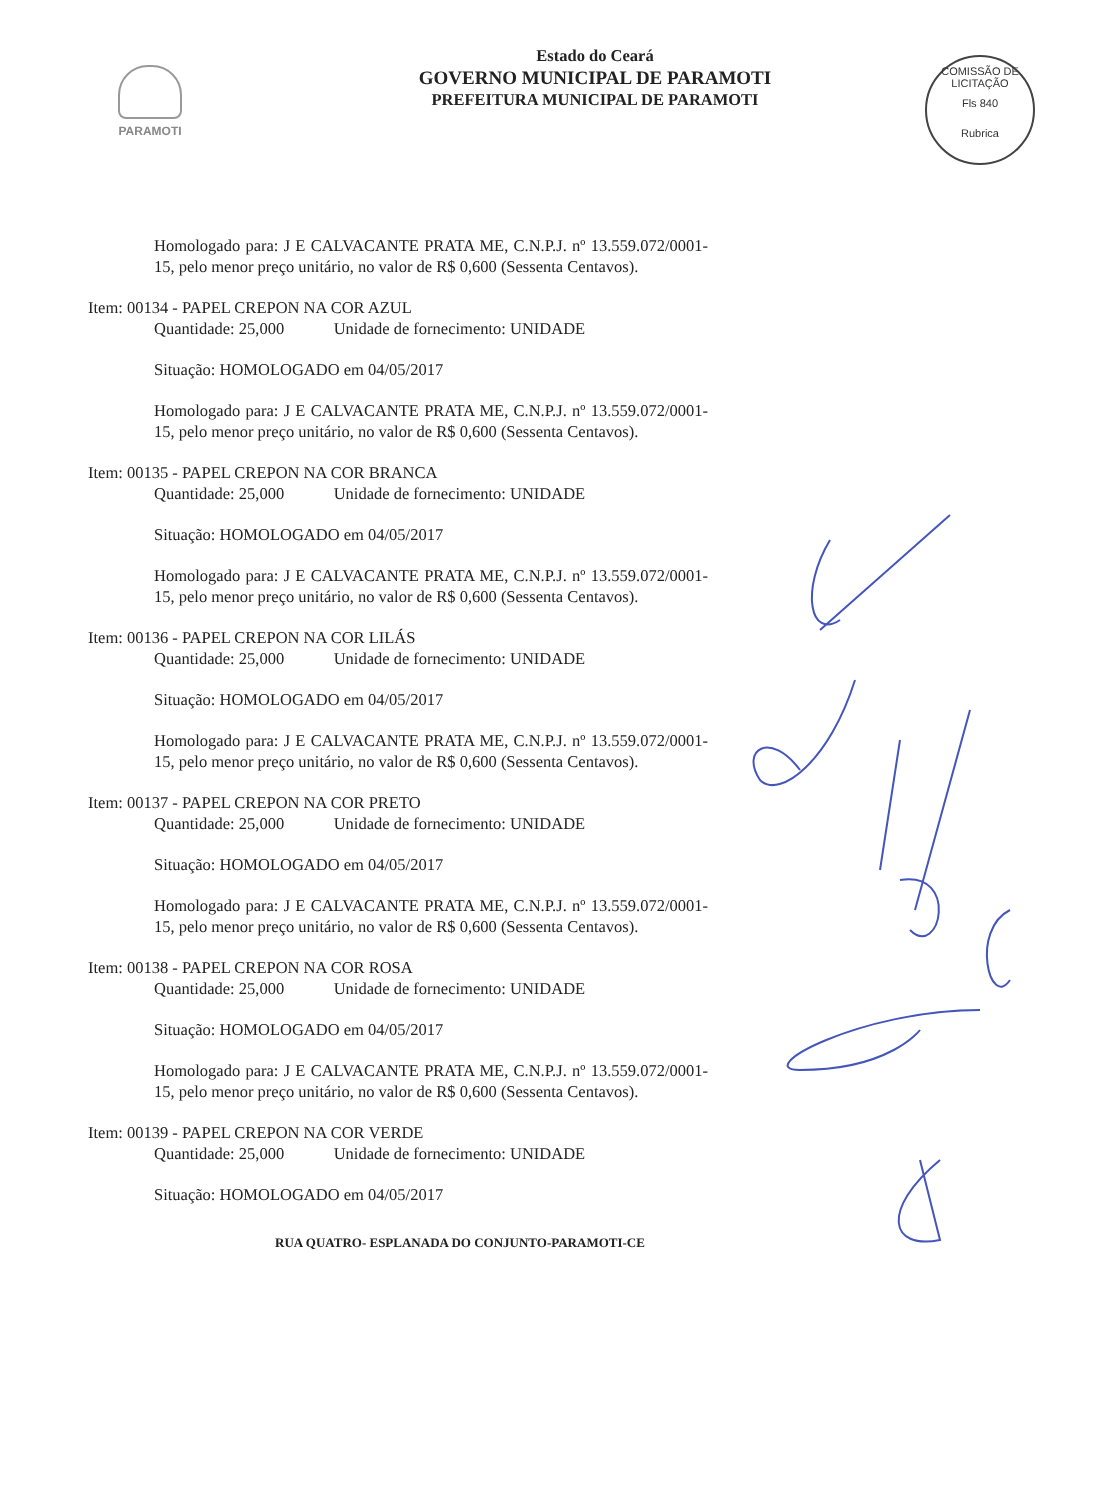PARAMOTI
Estado do Ceará
GOVERNO MUNICIPAL DE PARAMOTI
PREFEITURA MUNICIPAL DE PARAMOTI
COMISSÃO DE LICITAÇÃO
Fls 840
Rubrica
Homologado para: J E CALVACANTE PRATA ME, C.N.P.J. nº 13.559.072/0001-15, pelo menor preço unitário, no valor de R$ 0,600 (Sessenta Centavos).
Item: 00134 - PAPEL CREPON NA COR AZUL
Quantidade: 25,000 Unidade de fornecimento: UNIDADE
Situação: HOMOLOGADO em 04/05/2017
Homologado para: J E CALVACANTE PRATA ME, C.N.P.J. nº 13.559.072/0001-15, pelo menor preço unitário, no valor de R$ 0,600 (Sessenta Centavos).
Item: 00135 - PAPEL CREPON NA COR BRANCA
Quantidade: 25,000 Unidade de fornecimento: UNIDADE
Situação: HOMOLOGADO em 04/05/2017
Homologado para: J E CALVACANTE PRATA ME, C.N.P.J. nº 13.559.072/0001-15, pelo menor preço unitário, no valor de R$ 0,600 (Sessenta Centavos).
Item: 00136 - PAPEL CREPON NA COR LILÁS
Quantidade: 25,000 Unidade de fornecimento: UNIDADE
Situação: HOMOLOGADO em 04/05/2017
Homologado para: J E CALVACANTE PRATA ME, C.N.P.J. nº 13.559.072/0001-15, pelo menor preço unitário, no valor de R$ 0,600 (Sessenta Centavos).
Item: 00137 - PAPEL CREPON NA COR PRETO
Quantidade: 25,000 Unidade de fornecimento: UNIDADE
Situação: HOMOLOGADO em 04/05/2017
Homologado para: J E CALVACANTE PRATA ME, C.N.P.J. nº 13.559.072/0001-15, pelo menor preço unitário, no valor de R$ 0,600 (Sessenta Centavos).
Item: 00138 - PAPEL CREPON NA COR ROSA
Quantidade: 25,000 Unidade de fornecimento: UNIDADE
Situação: HOMOLOGADO em 04/05/2017
Homologado para: J E CALVACANTE PRATA ME, C.N.P.J. nº 13.559.072/0001-15, pelo menor preço unitário, no valor de R$ 0,600 (Sessenta Centavos).
Item: 00139 - PAPEL CREPON NA COR VERDE
Quantidade: 25,000 Unidade de fornecimento: UNIDADE
Situação: HOMOLOGADO em 04/05/2017
RUA QUATRO- ESPLANADA DO CONJUNTO-PARAMOTI-CE